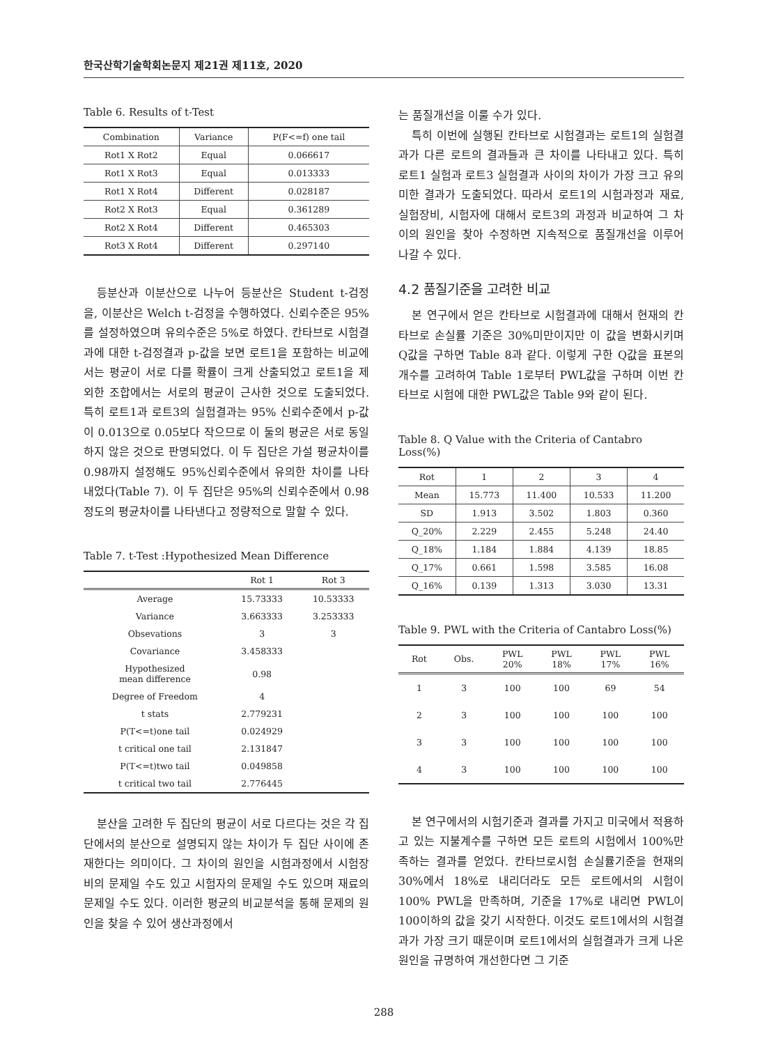한국산학기술학회논문지 제21권 제11호, 2020
Table 6. Results of t-Test
| Combination | Variance | P(F<=f) one tail |
| --- | --- | --- |
| Rot1 X Rot2 | Equal | 0.066617 |
| Rot1 X Rot3 | Equal | 0.013333 |
| Rot1 X Rot4 | Different | 0.028187 |
| Rot2 X Rot3 | Equal | 0.361289 |
| Rot2 X Rot4 | Different | 0.465303 |
| Rot3 X Rot4 | Different | 0.297140 |
등분산과 이분산으로 나누어 등분산은 Student t-검정을, 이분산은 Welch t-검정을 수행하였다. 신뢰수준은 95%를 설정하였으며 유의수준은 5%로 하였다. 칸타브로 시험결과에 대한 t-검정결과 p-값을 보면 로트1을 포함하는 비교에서는 평균이 서로 다를 확률이 크게 산출되었고 로트1을 제외한 조합에서는 서로의 평균이 근사한 것으로 도출되었다. 특히 로트1과 로트3의 실험결과는 95% 신뢰수준에서 p-값이 0.013으로 0.05보다 작으므로 이 둘의 평균은 서로 동일하지 않은 것으로 판명되었다. 이 두 집단은 가설 평균차이를 0.98까지 설정해도 95%신뢰수준에서 유의한 차이를 나타내었다(Table 7). 이 두 집단은 95%의 신뢰수준에서 0.98 정도의 평균차이를 나타낸다고 정량적으로 말할 수 있다.
Table 7. t-Test :Hypothesized Mean Difference
| | Rot 1 | Rot 3 |
| --- | --- | --- |
| Average | 15.73333 | 10.53333 |
| Variance | 3.663333 | 3.253333 |
| Obsevations | 3 | 3 |
| Covariance | 3.458333 | |
| Hypothesized mean difference | 0.98 | |
| Degree of Freedom | 4 | |
| t stats | 2.779231 | |
| P(T<=t)one tail | 0.024929 | |
| t critical one tail | 2.131847 | |
| P(T<=t)two tail | 0.049858 | |
| t critical two tail | 2.776445 | |
분산을 고려한 두 집단의 평균이 서로 다르다는 것은 각 집단에서의 분산으로 설명되지 않는 차이가 두 집단 사이에 존재한다는 의미이다. 그 차이의 원인을 시험과정에서 시험장비의 문제일 수도 있고 시험자의 문제일 수도 있으며 재료의 문제일 수도 있다. 이러한 평균의 비교분석을 통해 문제의 원인을 찾을 수 있어 생산과정에서
는 품질개선을 이룰 수가 있다.
특히 이번에 실행된 칸타브로 시험결과는 로트1의 실험결과가 다른 로트의 결과들과 큰 차이를 나타내고 있다. 특히 로트1 실험과 로트3 실험결과 사이의 차이가 가장 크고 유의미한 결과가 도출되었다. 따라서 로트1의 시험과정과 재료, 실험장비, 시험자에 대해서 로트3의 과정과 비교하여 그 차이의 원인을 찾아 수정하면 지속적으로 품질개선을 이루어 나갈 수 있다.
4.2 품질기준을 고려한 비교
본 연구에서 얻은 칸타브로 시험결과에 대해서 현재의 칸타브로 손실률 기준은 30%미만이지만 이 값을 변화시키며 Q값을 구하면 Table 8과 같다. 이렇게 구한 Q값을 표본의 개수를 고려하여 Table 1로부터 PWL값을 구하며 이번 칸타브로 시험에 대한 PWL값은 Table 9와 같이 된다.
Table 8. Q Value with the Criteria of Cantabro Loss(%)
| Rot | 1 | 2 | 3 | 4 |
| --- | --- | --- | --- | --- |
| Mean | 15.773 | 11.400 | 10.533 | 11.200 |
| SD | 1.913 | 3.502 | 1.803 | 0.360 |
| Q_20% | 2.229 | 2.455 | 5.248 | 24.40 |
| Q_18% | 1.184 | 1.884 | 4.139 | 18.85 |
| Q_17% | 0.661 | 1.598 | 3.585 | 16.08 |
| Q_16% | 0.139 | 1.313 | 3.030 | 13.31 |
Table 9. PWL with the Criteria of Cantabro Loss(%)
| Rot | Obs. | PWL 20% | PWL 18% | PWL 17% | PWL 16% |
| --- | --- | --- | --- | --- | --- |
| 1 | 3 | 100 | 100 | 69 | 54 |
| 2 | 3 | 100 | 100 | 100 | 100 |
| 3 | 3 | 100 | 100 | 100 | 100 |
| 4 | 3 | 100 | 100 | 100 | 100 |
본 연구에서의 시험기준과 결과를 가지고 미국에서 적용하고 있는 지불계수를 구하면 모든 로트의 시험에서 100%만족하는 결과를 얻었다. 칸타브로시험 손실률기준을 현재의 30%에서 18%로 내리더라도 모든 로트에서의 시험이 100% PWL을 만족하며, 기준을 17%로 내리면 PWL이 100이하의 값을 갖기 시작한다. 이것도 로트1에서의 시험결과가 가장 크기 때문이며 로트1에서의 실험결과가 크게 나온 원인을 규명하여 개선한다면 그 기준
288